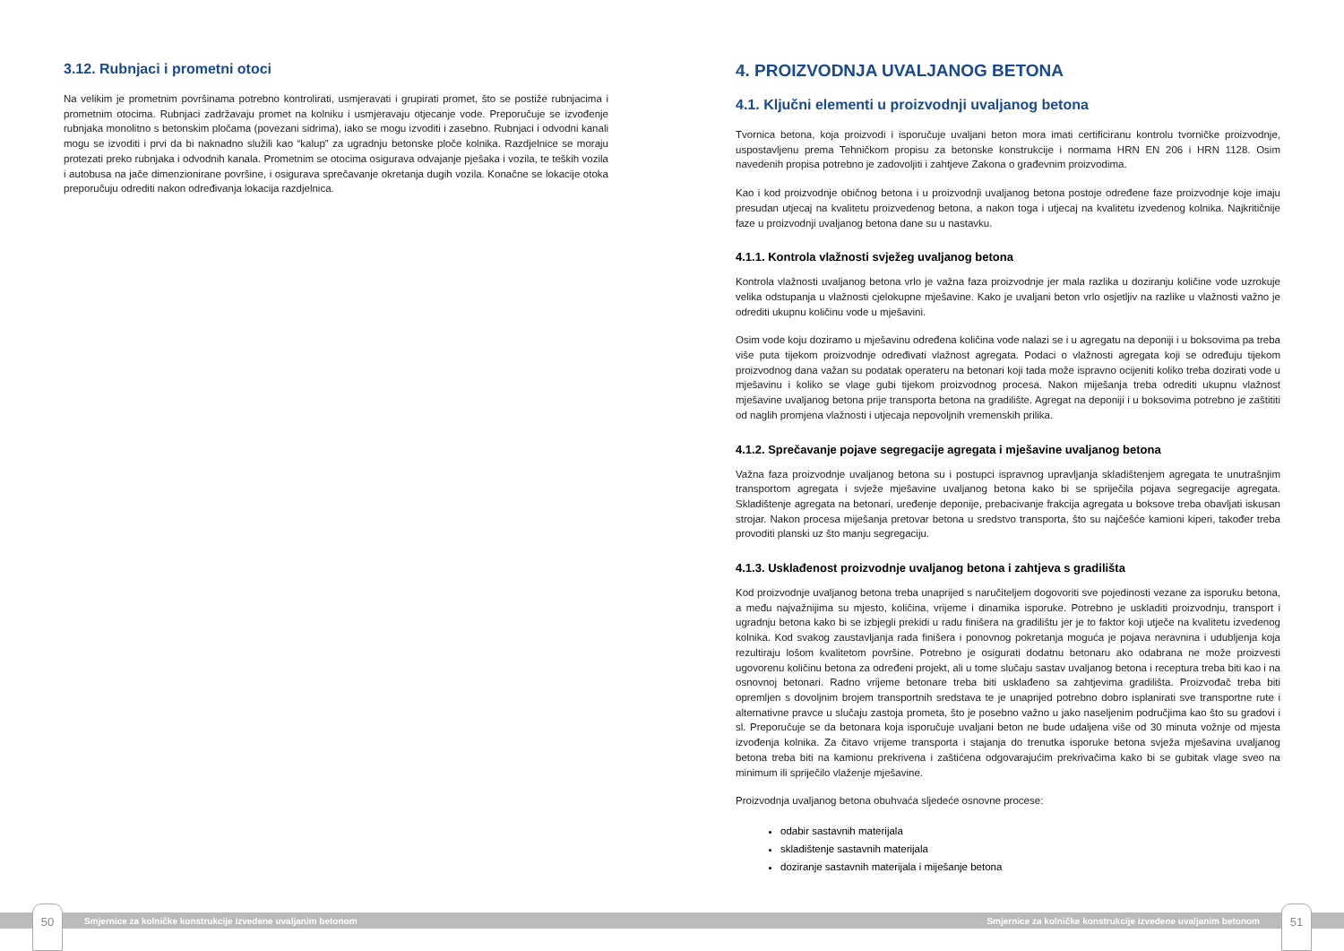3.12. Rubnjaci i prometni otoci
Na velikim je prometnim površinama potrebno kontrolirati, usmjeravati i grupirati promet, što se postiže rubnjacima i prometnim otocima. Rubnjaci zadržavaju promet na kolniku i usmjeravaju otjecanje vode. Preporučuje se izvođenje rubnjaka monolitno s betonskim pločama (povezani sidrima), iako se mogu izvoditi i zasebno. Rubnjaci i odvodni kanali mogu se izvoditi i prvi da bi naknadno služili kao “kalup” za ugradnju betonske ploče kolnika. Razdjelnice se moraju protezati preko rubnjaka i odvodnih kanala. Prometnim se otocima osigurava odvajanje pješaka i vozila, te teških vozila i autobusa na jače dimenzionirane površine, i osigurava sprečavanje okretanja dugih vozila. Konačne se lokacije otoka preporučuju odrediti nakon određivanja lokacija razdjelnica.
4. PROIZVODNJA UVALJANOG BETONA
4.1. Ključni elementi u proizvodnji uvaljanog betona
Tvornica betona, koja proizvodi i isporučuje uvaljani beton mora imati certificiranu kontrolu tvorničke proizvodnje, uspostavljenu prema Tehničkom propisu za betonske konstrukcije i normama HRN EN 206 i HRN 1128. Osim navedenih propisa potrebno je zadovoljiti i zahtjeve Zakona o građevnim proizvodima.
Kao i kod proizvodnje običnog betona i u proizvodnji uvaljanog betona postoje određene faze proizvodnje koje imaju presudan utjecaj na kvalitetu proizvedenog betona, a nakon toga i utjecaj na kvalitetu izvedenog kolnika. Najkritičnije faze u proizvodnji uvaljanog betona dane su u nastavku.
4.1.1. Kontrola vlažnosti svježeg uvaljanog betona
Kontrola vlažnosti uvaljanog betona vrlo je važna faza proizvodnje jer mala razlika u doziranju količine vode uzrokuje velika odstupanja u vlažnosti cjelokupne mješavine. Kako je uvaljani beton vrlo osjetljiv na razlike u vlažnosti važno je odrediti ukupnu količinu vode u mješavini.
Osim vode koju doziramo u mješavinu određena količina vode nalazi se i u agregatu na deponiji i u boksovima pa treba više puta tijekom proizvodnje određivati vlažnost agregata. Podaci o vlažnosti agregata koji se određuju tijekom proizvodnog dana važan su podatak operateru na betonari koji tada može ispravno ocijeniti koliko treba dozirati vode u mješavinu i koliko se vlage gubi tijekom proizvodnog procesa. Nakon miješanja treba odrediti ukupnu vlažnost mješavine uvaljanog betona prije transporta betona na gradilište. Agregat na deponiji i u boksovima potrebno je zaštititi od naglih promjena vlažnosti i utjecaja nepovoljnih vremenskih prilika.
4.1.2. Sprečavanje pojave segregacije agregata i mješavine uvaljanog betona
Važna faza proizvodnje uvaljanog betona su i postupci ispravnog upravljanja skladištenjem agregata te unutrašnjim transportom agregata i svježe mješavine uvaljanog betona kako bi se spriječila pojava segregacije agregata. Skladištenje agregata na betonari, uređenje deponije, prebacivanje frakcija agregata u boksove treba obavljati iskusan strojar. Nakon procesa miješanja pretovar betona u sredstvo transporta, što su najčešće kamioni kiperi, također treba provoditi planski uz što manju segregaciju.
4.1.3. Usklađenost proizvodnje uvaljanog betona i zahtjeva s gradilišta
Kod proizvodnje uvaljanog betona treba unaprijed s naručiteljem dogovoriti sve pojedinosti vezane za isporuku betona, a među najvažnijima su mjesto, količina, vrijeme i dinamika isporuke. Potrebno je uskladiti proizvodnju, transport i ugradnju betona kako bi se izbjegli prekidi u radu finišera na gradilištu jer je to faktor koji utječe na kvalitetu izvedenog kolnika. Kod svakog zaustavljanja rada finišera i ponovnog pokretanja moguća je pojava neravnina i udubljenja koja rezultiraju lošom kvalitetom površine. Potrebno je osigurati dodatnu betonaru ako odabrana ne može proizvesti ugovorenu količinu betona za određeni projekt, ali u tome slučaju sastav uvaljanog betona i receptura treba biti kao i na osnovnoj betonari. Radno vrijeme betonare treba biti usklađeno sa zahtjevima gradilišta. Proizvođač treba biti opremljen s dovoljnim brojem transportnih sredstava te je unaprijed potrebno dobro isplanirati sve transportne rute i alternativne pravce u slučaju zastoja prometa, što je posebno važno u jako naseljenim područjima kao što su gradovi i sl. Preporučuje se da betonara koja isporučuje uvaljani beton ne bude udaljena više od 30 minuta vožnje od mjesta izvođenja kolnika. Za čitavo vrijeme transporta i stajanja do trenutka isporuke betona svježa mješavina uvaljanog betona treba biti na kamionu prekrivena i zaštićena odgovarajućim prekrivačima kako bi se gubitak vlage sveo na minimum ili spriječilo vlaženje mješavine.
Proizvodnja uvaljanog betona obuhvaća sljedeće osnovne procese:
odabir sastavnih materijala
skladištenje sastavnih materijala
doziranje sastavnih materijala i miješanje betona
Smjernice za kolničke konstrukcije izvedene uvaljanim betonom Smjernice za kolničke konstrukcije izvedene uvaljanim betonom
50 51